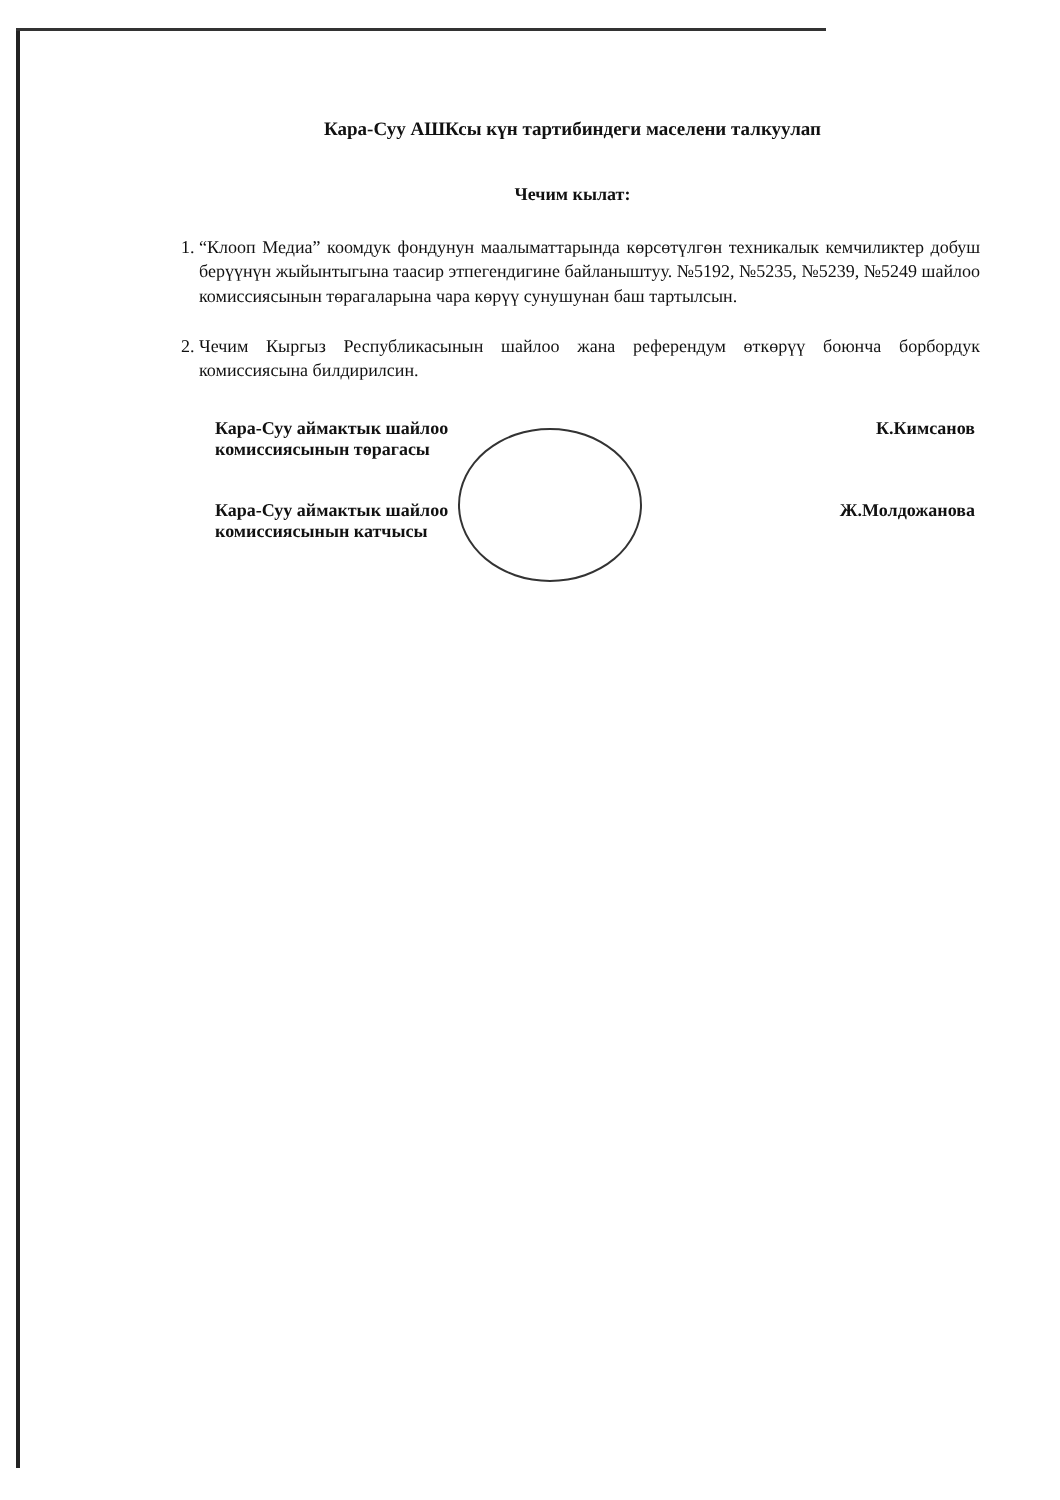Кара-Суу АШКсы күн тартибиндеги маселени талкуулап
Чечим кылат:
1. “Клооп Медиа” коомдук фондунун маалыматтарында көрсөтүлгөн техникалык кемчиликтер добуш берүүнүн жыйынтыгына таасир этпегендигине байланыштуу. №5192, №5235, №5239, №5249 шайлоо комиссиясынын төрагаларына чара көрүү сунушунан баш тартылсын.
2. Чечим Кыргыз Республикасынын шайлоо жана референдум өткөрүү боюнча борбордук комиссиясына билдирилсин.
| Кара-Суу аймактык шайлоо комиссиясынын төрагасы | К.Кимсанов |
| Кара-Суу аймактык шайлоо комиссиясынын катчысы | Ж.Молдожанова |